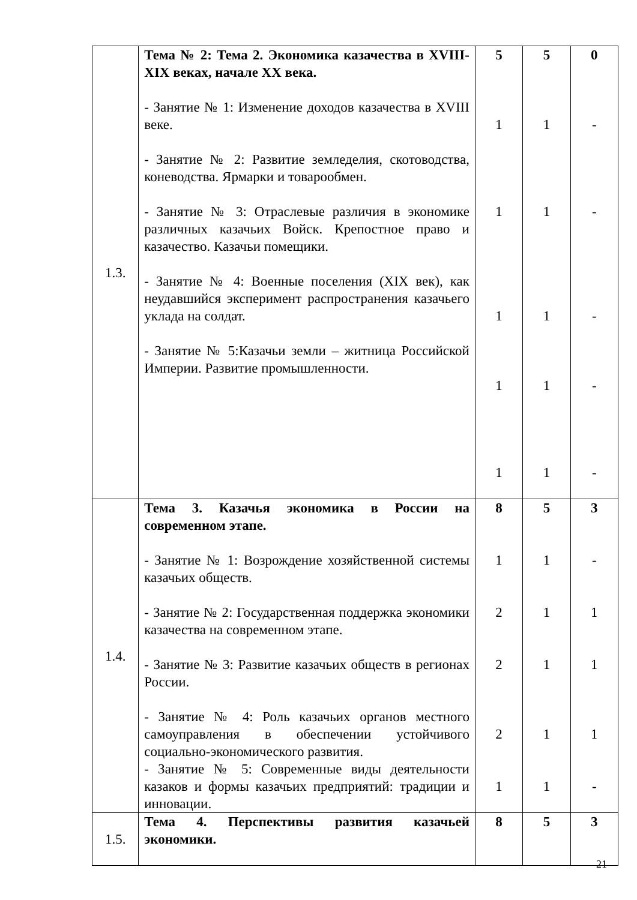| 1.3. | Тема № 2: Тема 2. Экономика казачества в XVIII-XIX веках, начале XX века. - Занятие № 1: Изменение доходов казачества в XVIII веке. - Занятие № 2: Развитие земледелия, скотоводства, коневодства. Ярмарки и товарообмен. - Занятие № 3: Отраслевые различия в экономике различных казачьих Войск. Крепостное право и казачество. Казачьи помещики. - Занятие № 4: Военные поселения (XIX век), как неудавшийся эксперимент распространения казачьего уклада на солдат. - Занятие № 5:Казачьи земли – житница Российской Империи. Развитие промышленности. | 5 1 1 1 1 1 | 5 1 1 1 1 1 | 0 - - - - - |
| 1.4. | Тема 3. Казачья экономика в России на современном этапе. - Занятие № 1: Возрождение хозяйственной системы казачьих обществ. - Занятие № 2: Государственная поддержка экономики казачества на современном этапе. - Занятие № 3: Развитие казачьих обществ в регионах России. - Занятие № 4: Роль казачьих органов местного самоуправления в обеспечении устойчивого социально-экономического развития. - Занятие № 5: Современные виды деятельности казаков и формы казачьих предприятий: традиции и инновации. | 8 1 2 2 2 1 | 5 1 1 1 1 1 | 3 - 1 1 1 - |
| 1.5. | Тема 4. Перспективы развития казачьей экономики. | 8 | 5 | 3 |
21